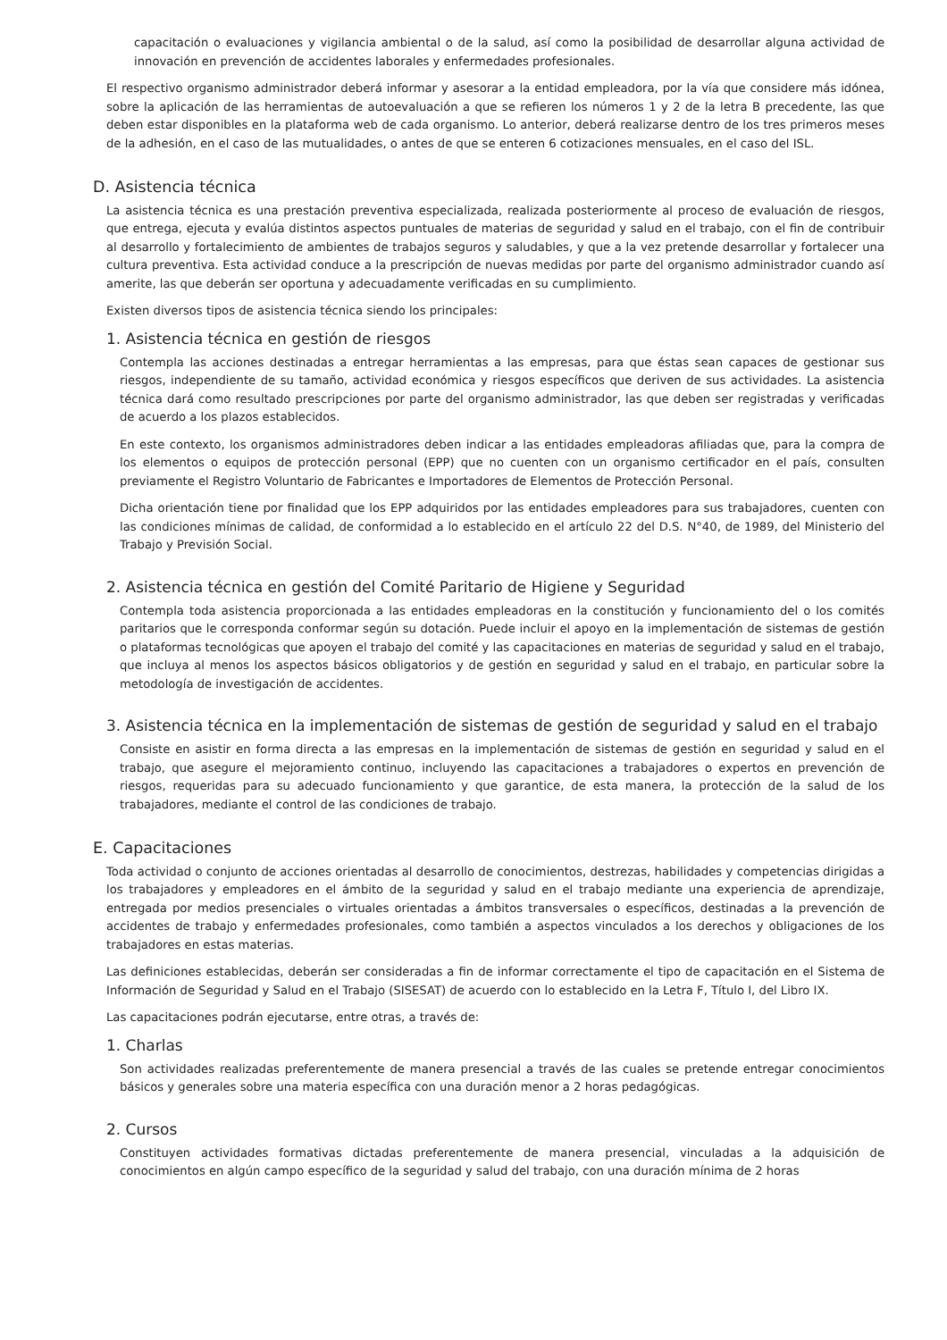capacitación o evaluaciones y vigilancia ambiental o de la salud, así como la posibilidad de desarrollar alguna actividad de innovación en prevención de accidentes laborales y enfermedades profesionales.
El respectivo organismo administrador deberá informar y asesorar a la entidad empleadora, por la vía que considere más idónea, sobre la aplicación de las herramientas de autoevaluación a que se refieren los números 1 y 2 de la letra B precedente, las que deben estar disponibles en la plataforma web de cada organismo. Lo anterior, deberá realizarse dentro de los tres primeros meses de la adhesión, en el caso de las mutualidades, o antes de que se enteren 6 cotizaciones mensuales, en el caso del ISL.
D. Asistencia técnica
La asistencia técnica es una prestación preventiva especializada, realizada posteriormente al proceso de evaluación de riesgos, que entrega, ejecuta y evalúa distintos aspectos puntuales de materias de seguridad y salud en el trabajo, con el fin de contribuir al desarrollo y fortalecimiento de ambientes de trabajos seguros y saludables, y que a la vez pretende desarrollar y fortalecer una cultura preventiva. Esta actividad conduce a la prescripción de nuevas medidas por parte del organismo administrador cuando así amerite, las que deberán ser oportuna y adecuadamente verificadas en su cumplimiento.
Existen diversos tipos de asistencia técnica siendo los principales:
1. Asistencia técnica en gestión de riesgos
Contempla las acciones destinadas a entregar herramientas a las empresas, para que éstas sean capaces de gestionar sus riesgos, independiente de su tamaño, actividad económica y riesgos específicos que deriven de sus actividades. La asistencia técnica dará como resultado prescripciones por parte del organismo administrador, las que deben ser registradas y verificadas de acuerdo a los plazos establecidos.
En este contexto, los organismos administradores deben indicar a las entidades empleadoras afiliadas que, para la compra de los elementos o equipos de protección personal (EPP) que no cuenten con un organismo certificador en el país, consulten previamente el Registro Voluntario de Fabricantes e Importadores de Elementos de Protección Personal.
Dicha orientación tiene por finalidad que los EPP adquiridos por las entidades empleadores para sus trabajadores, cuenten con las condiciones mínimas de calidad, de conformidad a lo establecido en el artículo 22 del D.S. N°40, de 1989, del Ministerio del Trabajo y Previsión Social.
2. Asistencia técnica en gestión del Comité Paritario de Higiene y Seguridad
Contempla toda asistencia proporcionada a las entidades empleadoras en la constitución y funcionamiento del o los comités paritarios que le corresponda conformar según su dotación. Puede incluir el apoyo en la implementación de sistemas de gestión o plataformas tecnológicas que apoyen el trabajo del comité y las capacitaciones en materias de seguridad y salud en el trabajo, que incluya al menos los aspectos básicos obligatorios y de gestión en seguridad y salud en el trabajo, en particular sobre la metodología de investigación de accidentes.
3. Asistencia técnica en la implementación de sistemas de gestión de seguridad y salud en el trabajo
Consiste en asistir en forma directa a las empresas en la implementación de sistemas de gestión en seguridad y salud en el trabajo, que asegure el mejoramiento continuo, incluyendo las capacitaciones a trabajadores o expertos en prevención de riesgos, requeridas para su adecuado funcionamiento y que garantice, de esta manera, la protección de la salud de los trabajadores, mediante el control de las condiciones de trabajo.
E. Capacitaciones
Toda actividad o conjunto de acciones orientadas al desarrollo de conocimientos, destrezas, habilidades y competencias dirigidas a los trabajadores y empleadores en el ámbito de la seguridad y salud en el trabajo mediante una experiencia de aprendizaje, entregada por medios presenciales o virtuales orientadas a ámbitos transversales o específicos, destinadas a la prevención de accidentes de trabajo y enfermedades profesionales, como también a aspectos vinculados a los derechos y obligaciones de los trabajadores en estas materias.
Las definiciones establecidas, deberán ser consideradas a fin de informar correctamente el tipo de capacitación en el Sistema de Información de Seguridad y Salud en el Trabajo (SISESAT) de acuerdo con lo establecido en la Letra F, Título I, del Libro IX.
Las capacitaciones podrán ejecutarse, entre otras, a través de:
1. Charlas
Son actividades realizadas preferentemente de manera presencial a través de las cuales se pretende entregar conocimientos básicos y generales sobre una materia específica con una duración menor a 2 horas pedagógicas.
2. Cursos
Constituyen actividades formativas dictadas preferentemente de manera presencial, vinculadas a la adquisición de conocimientos en algún campo específico de la seguridad y salud del trabajo, con una duración mínima de 2 horas